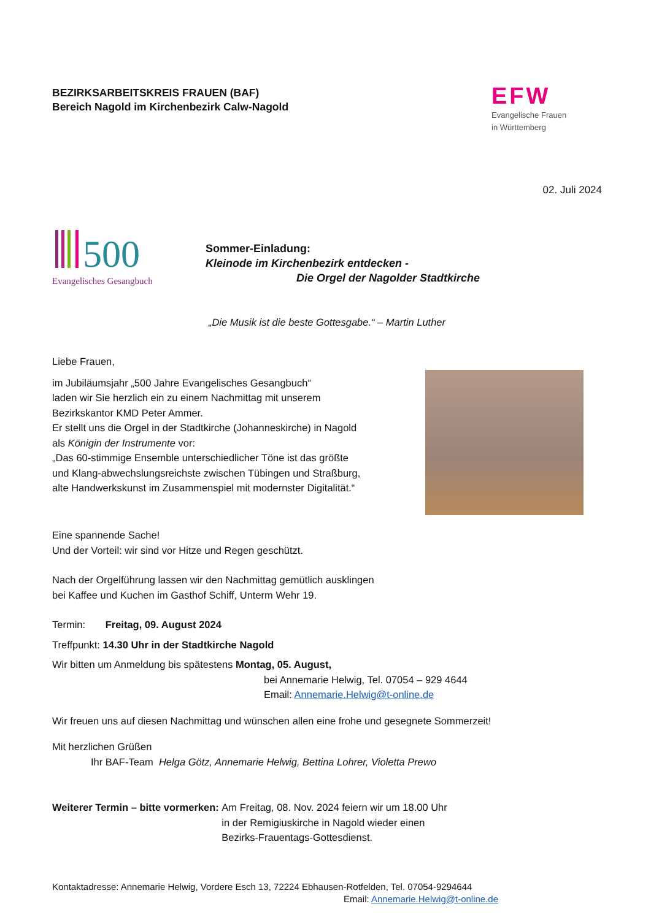BEZIRKSARBEITSKREIS FRAUEN (BAF)
Bereich Nagold im Kirchenbezirk Calw-Nagold
EFW
Evangelische Frauen
in Württemberg
02. Juli 2024
500
Evangelisches Gesangbuch
Sommer-Einladung:
Kleinode im Kirchenbezirk entdecken -
Die Orgel der Nagolder Stadtkirche
„Die Musik ist die beste Gottesgabe.“ – Martin Luther
Liebe Frauen,
im Jubiläumsjahr „500 Jahre Evangelisches Gesangbuch“
laden wir Sie herzlich ein zu einem Nachmittag mit unserem
Bezirkskantor KMD Peter Ammer.
Er stellt uns die Orgel in der Stadtkirche (Johanneskirche) in Nagold
als Königin der Instrumente vor:
„Das 60-stimmige Ensemble unterschiedlicher Töne ist das größte
und Klang-abwechslungsreichste zwischen Tübingen und Straßburg,
alte Handwerkskunst im Zusammenspiel mit modernster Digitalität.“
Eine spannende Sache!
Und der Vorteil: wir sind vor Hitze und Regen geschützt.
Nach der Orgelführung lassen wir den Nachmittag gemütlich ausklingen
bei Kaffee und Kuchen im Gasthof Schiff, Unterm Wehr 19.
Termin: Freitag, 09. August 2024
Treffpunkt: 14.30 Uhr in der Stadtkirche Nagold
Wir bitten um Anmeldung bis spätestens Montag, 05. August,
bei Annemarie Helwig, Tel. 07054 – 929 4644
Email: Annemarie.Helwig@t-online.de
Wir freuen uns auf diesen Nachmittag und wünschen allen eine frohe und gesegnete Sommerzeit!
Mit herzlichen Grüßen
Ihr BAF-Team Helga Götz, Annemarie Helwig, Bettina Lohrer, Violetta Prewo
Weiterer Termin – bitte vormerken:
Am Freitag, 08. Nov. 2024 feiern wir um 18.00 Uhr
in der Remigiuskirche in Nagold wieder einen
Bezirks-Frauentags-Gottesdienst.
Kontaktadresse: Annemarie Helwig, Vordere Esch 13, 72224 Ebhausen-Rotfelden, Tel. 07054-9294644
Email: Annemarie.Helwig@t-online.de